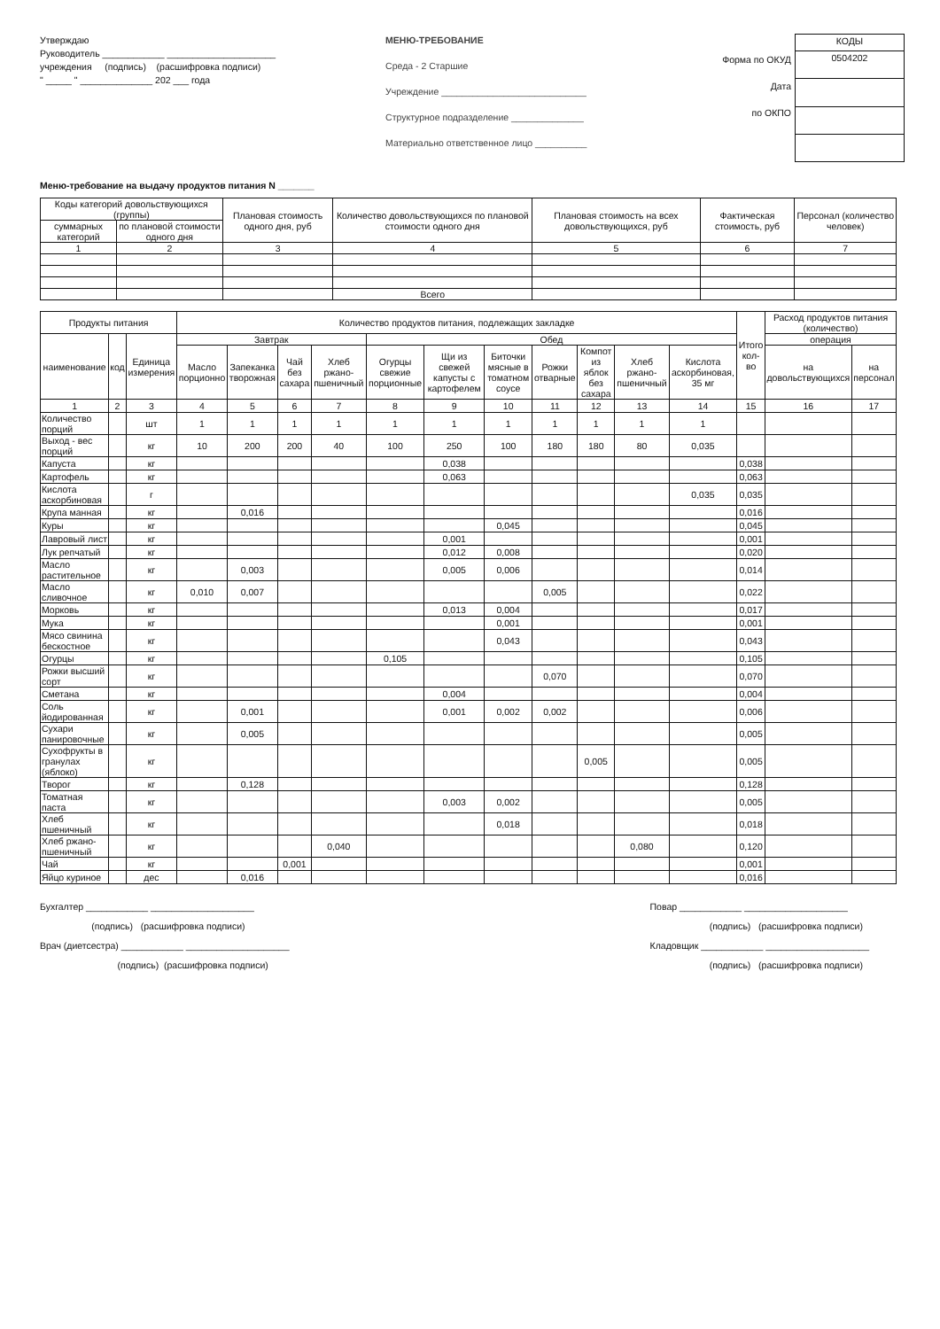Утверждаю
Руководитель ____________ _____________________
учреждения (подпись) (расшифровка подписи)
" _____ " ______________ 202 ___ года
МЕНЮ-ТРЕБОВАНИЕ
Среда - 2 Старшие
Учреждение ____________________________
Структурное подразделение ______________
Материально ответственное лицо __________
Форма по ОКУД
Дата
по ОКПО
| КОДЫ |
| 0504202 |
Меню-требование на выдачу продуктов питания N _______
| Коды категорий довольствующихся (группы) | | Плановая стоимость одного дня, руб | Количество довольствующихся по плановой стоимости одного дня | Плановая стоимость на всех довольствующихся, руб | Фактическая стоимость, руб | Персонал (количество человек) |
| --- | --- | --- | --- | --- | --- | --- |
| суммарных категорий | по плановой стоимости одного дня | | | | | |
| 1 | 2 | 3 | 4 | 5 | 6 | 7 |
| | | | Всего | | | |
| Продукты питания | | | Количество продуктов питания, подлежащих закладке | | | | | | | | | | | Итого кол-во | Расход продуктов питания (количество) | |
| --- | --- | --- | --- | --- | --- | --- | --- | --- | --- | --- | --- | --- | --- | --- | --- | --- |
| наименование | код | Единица измерения | Завтрак | | | | Обед | | | | | | | | операция | |
| | | | Масло порционно | Запеканка творожная | Чай без сахара | Хлеб ржано-пшеничный | Огурцы свежие порционные | Щи из свежей капусты с картофелем | Биточки мясные в томатном соусе | Рожки отварные | Компот из яблок без сахара | Хлеб ржано-пшеничный | Кислота аскорбиновая, 35 мг | | на довольствующихся | на персонал |
| 1 | 2 | 3 | 4 | 5 | 6 | 7 | 8 | 9 | 10 | 11 | 12 | 13 | 14 | 15 | 16 | 17 |
| Количество порций | | шт | 1 | 1 | 1 | 1 | 1 | 1 | 1 | 1 | 1 | 1 | 1 | | | |
| Выход - вес порций | | кг | 10 | 200 | 200 | 40 | 100 | 250 | 100 | 180 | 180 | 80 | 0,035 | | | |
| Капуста | | кг | | | | | | 0,038 | | | | | | 0,038 | | |
| Картофель | | кг | | | | | | 0,063 | | | | | | 0,063 | | |
| Кислота аскорбиновая | | г | | | | | | | | | | | 0,035 | 0,035 | | |
| Крупа манная | | кг | | 0,016 | | | | | | | | | | 0,016 | | |
| Куры | | кг | | | | | | | 0,045 | | | | | 0,045 | | |
| Лавровый лист | | кг | | | | | | 0,001 | | | | | | 0,001 | | |
| Лук репчатый | | кг | | | | | | 0,012 | 0,008 | | | | | 0,020 | | |
| Масло растительное | | кг | | 0,003 | | | | 0,005 | 0,006 | | | | | 0,014 | | |
| Масло сливочное | | кг | 0,010 | 0,007 | | | | | | 0,005 | | | | 0,022 | | |
| Морковь | | кг | | | | | | 0,013 | 0,004 | | | | | 0,017 | | |
| Мука | | кг | | | | | | | 0,001 | | | | | 0,001 | | |
| Мясо свинина бескостное | | кг | | | | | | | 0,043 | | | | | 0,043 | | |
| Огурцы | | кг | | | | | 0,105 | | | | | | | 0,105 | | |
| Рожки высший сорт | | кг | | | | | | | | 0,070 | | | | 0,070 | | |
| Сметана | | кг | | | | | | 0,004 | | | | | | 0,004 | | |
| Соль йодированная | | кг | | 0,001 | | | | 0,001 | 0,002 | 0,002 | | | | 0,006 | | |
| Сухари панировочные | | кг | | 0,005 | | | | | | | | | | 0,005 | | |
| Сухофрукты в гранулах (яблоко) | | кг | | | | | | | | | 0,005 | | | 0,005 | | |
| Творог | | кг | | 0,128 | | | | | | | | | | 0,128 | | |
| Томатная паста | | кг | | | | | | 0,003 | 0,002 | | | | | 0,005 | | |
| Хлеб пшеничный | | кг | | | | | | | 0,018 | | | | | 0,018 | | |
| Хлеб ржано-пшеничный | | кг | | | | 0,040 | | | | | | 0,080 | | 0,120 | | |
| Чай | | кг | | | 0,001 | | | | | | | | | 0,001 | | |
| Яйцо куриное | | дес | | 0,016 | | | | | | | | | | 0,016 | | |
Бухгалтер ____________ ____________________
(подпись) (расшифровка подписи)
Врач (диетсестра) ____________ ____________________
(подпись) (расшифровка подписи)
Повар ____________ ____________________
(подпись) (расшифровка подписи)
Кладовщик ____________ ____________________
(подпись) (расшифровка подписи)